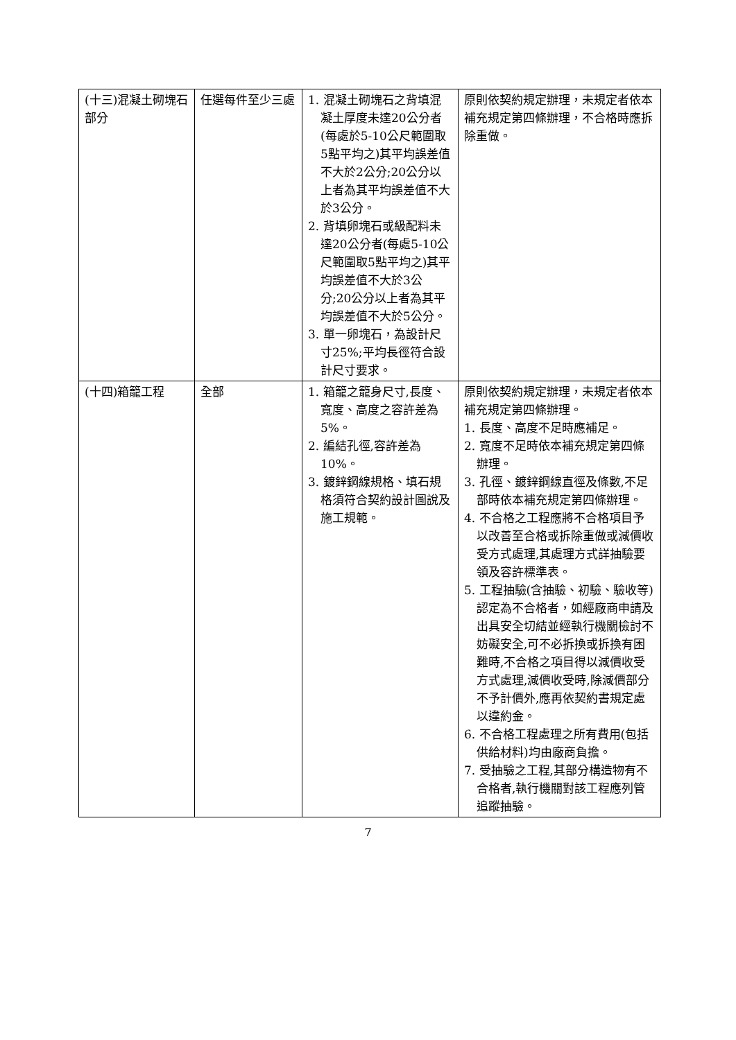| (十三)混凝土砌塊石部分 | 任選每件至少三處 | 1. 混凝土砌塊石之背填混凝土厚度未達20公分者(每處於5-10公尺範圍取5點平均之)其平均誤差值不大於2公分;20公分以上者為其平均誤差值不大於3公分。 2. 背填卵塊石或級配料未達20公分者(每處5-10公尺範圍取5點平均之)其平均誤差值不大於3公分;20公分以上者為其平均誤差值不大於5公分。 3. 單一卵塊石，為設計尺寸25%;平均長徑符合設計尺寸要求。 | 原則依契約規定辦理，未規定者依本補充規定第四條辦理，不合格時應拆除重做。 |
| (十四)箱籠工程 | 全部 | 1. 箱籠之籠身尺寸,長度、寬度、高度之容許差為5%。 2. 編結孔徑,容許差為10%。 3. 鍍鋅鋼線規格、填石規格須符合契約設計圖說及施工規範。 | 原則依契約規定辦理，未規定者依本補充規定第四條辦理。 1. 長度、高度不足時應補足。 2. 寬度不足時依本補充規定第四條辦理。 3. 孔徑、鍍鋅鋼線直徑及條數,不足部時依本補充規定第四條辦理。 4. 不合格之工程應將不合格項目予以改善至合格或拆除重做或減價收受方式處理,其處理方式詳抽驗要領及容許標準表。 5. 工程抽驗(含抽驗、初驗、驗收等)認定為不合格者，如經廠商申請及出具安全切結並經執行機關檢討不妨礙安全,可不必拆換或拆換有困難時,不合格之項目得以減價收受方式處理,減價收受時,除減價部分不予計價外,應再依契約書規定處以違約金。 6. 不合格工程處理之所有費用(包括供給材料)均由廠商負擔。 7. 受抽驗之工程,其部分構造物有不合格者,執行機關對該工程應列管追蹤抽驗。 |
7